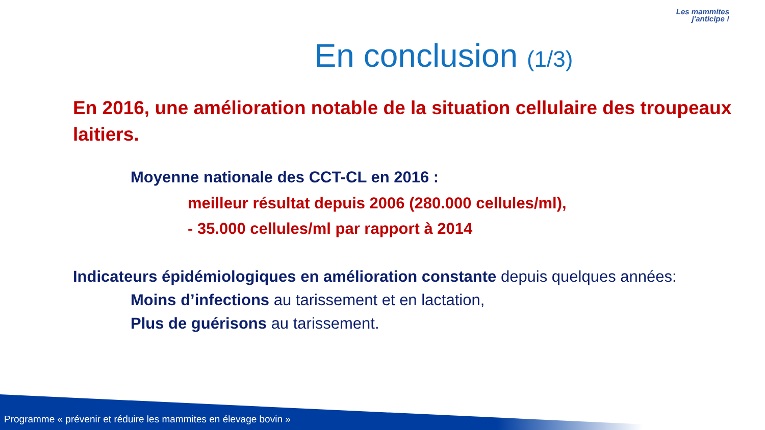Les mammites
j'anticipe !
En conclusion (1/3)
En 2016, une amélioration notable de la situation cellulaire des troupeaux laitiers.
Moyenne nationale des CCT-CL en 2016 :
meilleur résultat depuis 2006 (280.000 cellules/ml),
- 35.000 cellules/ml par rapport à 2014
Indicateurs épidémiologiques en amélioration constante depuis quelques années:
Moins d’infections au tarissement et en lactation,
Plus de guérisons au tarissement.
Programme « prévenir et réduire les mammites en élevage bovin »